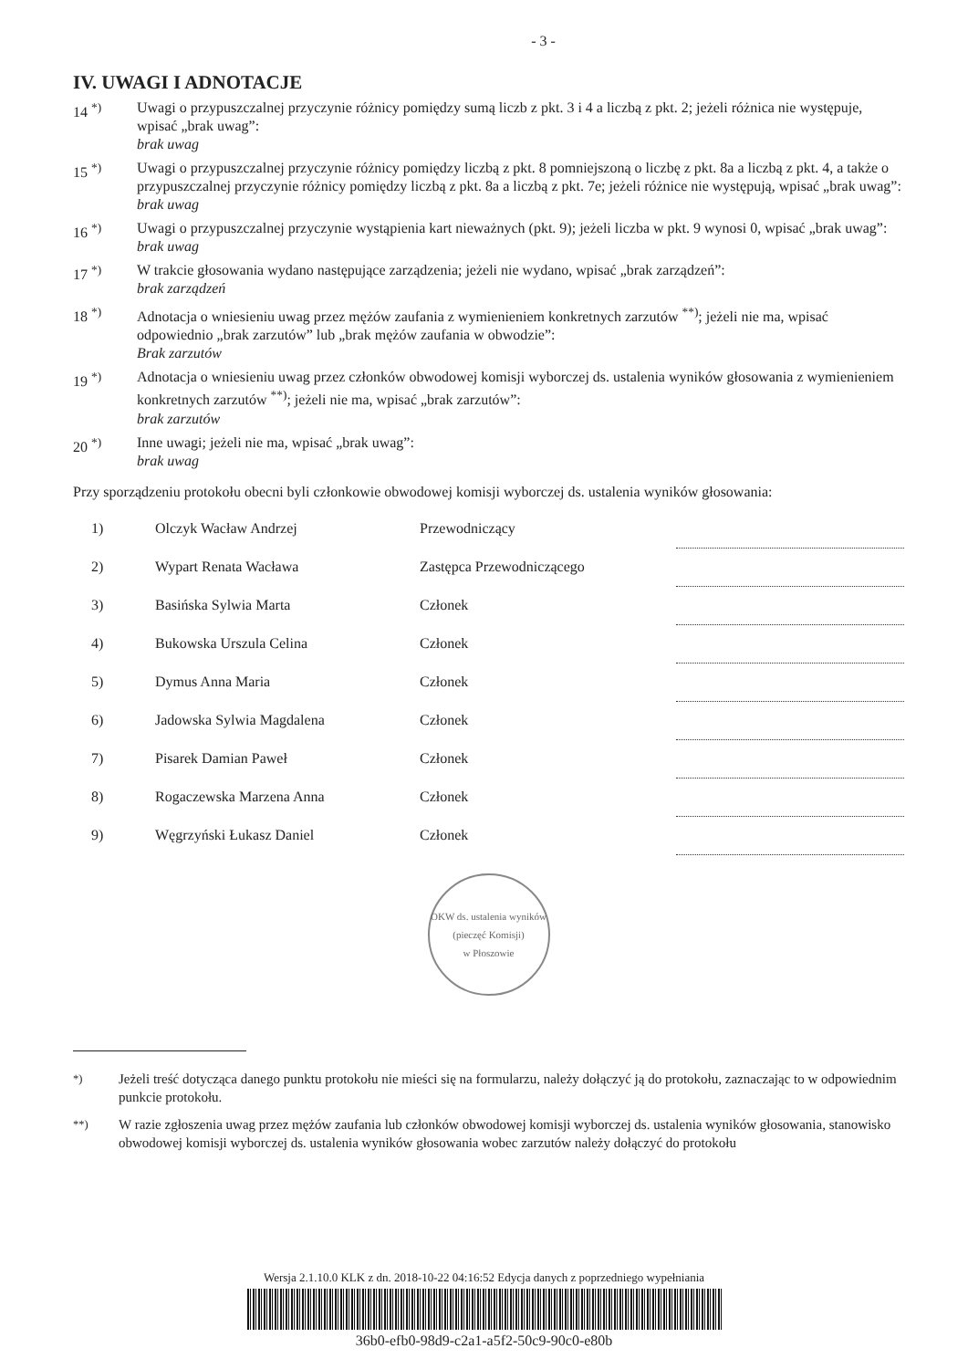- 3 -
IV. UWAGI I ADNOTACJE
14 <sup>*)</sup> Uwagi o przypuszczalnej przyczynie różnicy pomiędzy sumą liczb z pkt. 3 i 4 a liczbą z pkt. 2; jeżeli różnica nie występuje, wpisać „brak uwag”:
brak uwag
15 <sup>*)</sup> Uwagi o przypuszczalnej przyczynie różnicy pomiędzy liczbą z pkt. 8 pomniejszoną o liczbę z pkt. 8a a liczbą z pkt. 4, a także o przypuszczalnej przyczynie różnicy pomiędzy liczbą z pkt. 8a a liczbą z pkt. 7e; jeżeli różnice nie występują, wpisać „brak uwag”:
brak uwag
16 <sup>*)</sup> Uwagi o przypuszczalnej przyczynie wystąpienia kart nieważnych (pkt. 9); jeżeli liczba w pkt. 9 wynosi 0, wpisać „brak uwag”:
brak uwag
17 <sup>*)</sup> W trakcie głosowania wydano następujące zarządzenia; jeżeli nie wydano, wpisać „brak zarządzeń”:
brak zarządzeń
18 <sup>*)</sup> Adnotacja o wniesieniu uwag przez mężów zaufania z wymienieniem konkretnych zarzutów <sup>**)</sup>; jeżeli nie ma, wpisać odpowiednio „brak zarzutów” lub „brak mężów zaufania w obwodzie”:
Brak zarzutów
19 <sup>*)</sup> Adnotacja o wniesieniu uwag przez członków obwodowej komisji wyborczej ds. ustalenia wyników głosowania z wymienieniem konkretnych zarzutów <sup>**)</sup>; jeżeli nie ma, wpisać „brak zarzutów”:
brak zarzutów
20 <sup>*)</sup> Inne uwagi; jeżeli nie ma, wpisać „brak uwag”:
brak uwag
Przy sporządzeniu protokołu obecni byli członkowie obwodowej komisji wyborczej ds. ustalenia wyników głosowania:
| 1) | Olczyk Wacław Andrzej | Przewodniczący | |
| 2) | Wypart Renata Wacława | Zastępca Przewodniczącego | |
| 3) | Basińska Sylwia Marta | Członek | |
| 4) | Bukowska Urszula Celina | Członek | |
| 5) | Dymus Anna Maria | Członek | |
| 6) | Jadowska Sylwia Magdalena | Członek | |
| 7) | Pisarek Damian Paweł | Członek | |
| 8) | Rogaczewska Marzena Anna | Członek | |
| 9) | Węgrzyński Łukasz Daniel | Członek | |
OKW ds. ustalenia wyników
(pieczęć Komisji)
w Płoszowie
<sup>*)</sup> Jeżeli treść dotycząca danego punktu protokołu nie mieści się na formularzu, należy dołączyć ją do protokołu, zaznaczając to w odpowiednim punkcie protokołu.
<sup>**)</sup> W razie zgłoszenia uwag przez mężów zaufania lub członków obwodowej komisji wyborczej ds. ustalenia wyników głosowania, stanowisko obwodowej komisji wyborczej ds. ustalenia wyników głosowania wobec zarzutów należy dołączyć do protokołu
Wersja 2.1.10.0 KLK z dn. 2018-10-22 04:16:52 Edycja danych z poprzedniego wypełniania
36b0-efb0-98d9-c2a1-a5f2-50c9-90c0-e80b